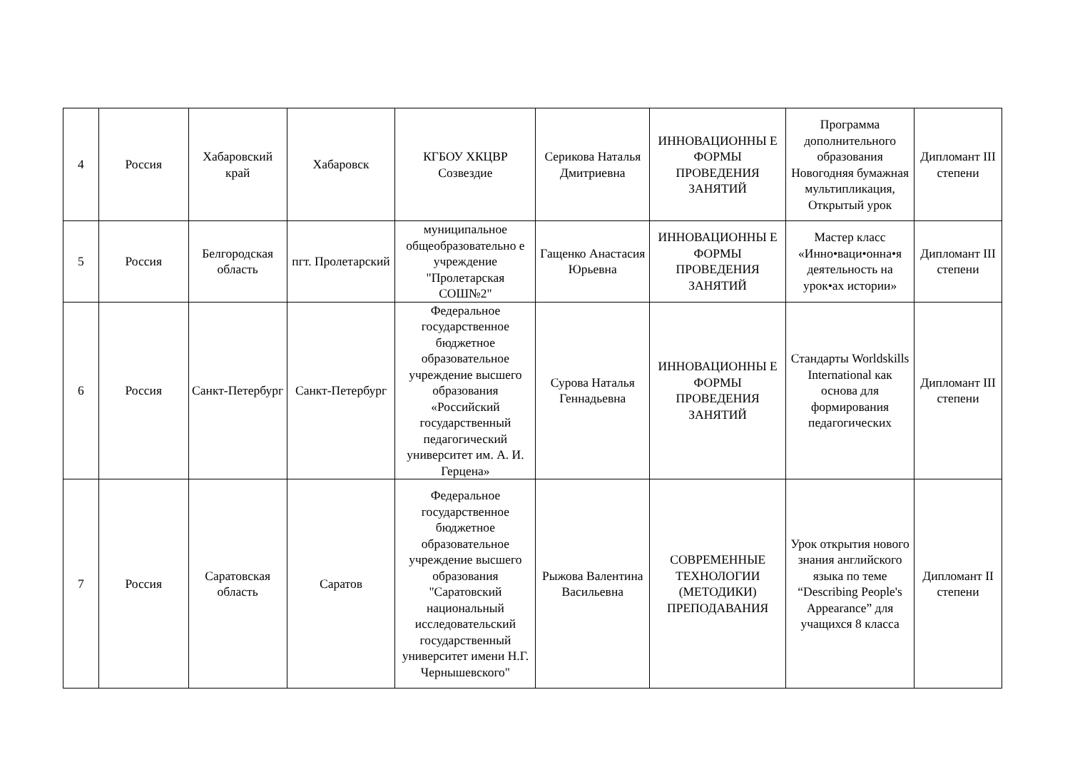| 4 | Россия | Хабаровский край | Хабаровск | КГБОУ ХКЦВР Созвездие | Серикова Наталья Дмитриевна | ИННОВАЦИОННЫ Е ФОРМЫ ПРОВЕДЕНИЯ ЗАНЯТИЙ | Программа дополнительного образования Новогодняя бумажная мультипликация, Открытый урок | Дипломант III степени |
| 5 | Россия | Белгородская область | пгт. Пролетарский | муниципальное общеобразовательно е учреждение "Пролетарская СОШ№2" | Гащенко Анастасия Юрьевна | ИННОВАЦИОННЫ Е ФОРМЫ ПРОВЕДЕНИЯ ЗАНЯТИЙ | Мастер класс «Инно•ваци•онна•я деятельность на урок•ах истории» | Дипломант III степени |
| 6 | Россия | Санкт-Петербург | Санкт-Петербург | Федеральное государственное бюджетное образовательное учреждение высшего образования «Российский государственный педагогический университет им. А. И. Герцена» | Сурова Наталья Геннадьевна | ИННОВАЦИОННЫ Е ФОРМЫ ПРОВЕДЕНИЯ ЗАНЯТИЙ | Стандарты Worldskills International как основа для формирования педагогических | Дипломант III степени |
| 7 | Россия | Саратовская область | Саратов | Федеральное государственное бюджетное образовательное учреждение высшего образования "Саратовский национальный исследовательский государственный университет имени Н.Г. Чернышевского" | Рыжова Валентина Васильевна | СОВРЕМЕННЫЕ ТЕХНОЛОГИИ (МЕТОДИКИ) ПРЕПОДАВАНИЯ | Урок открытия нового знания английского языка по теме “Describing People's Appearance” для учащихся 8 класса | Дипломант II степени |